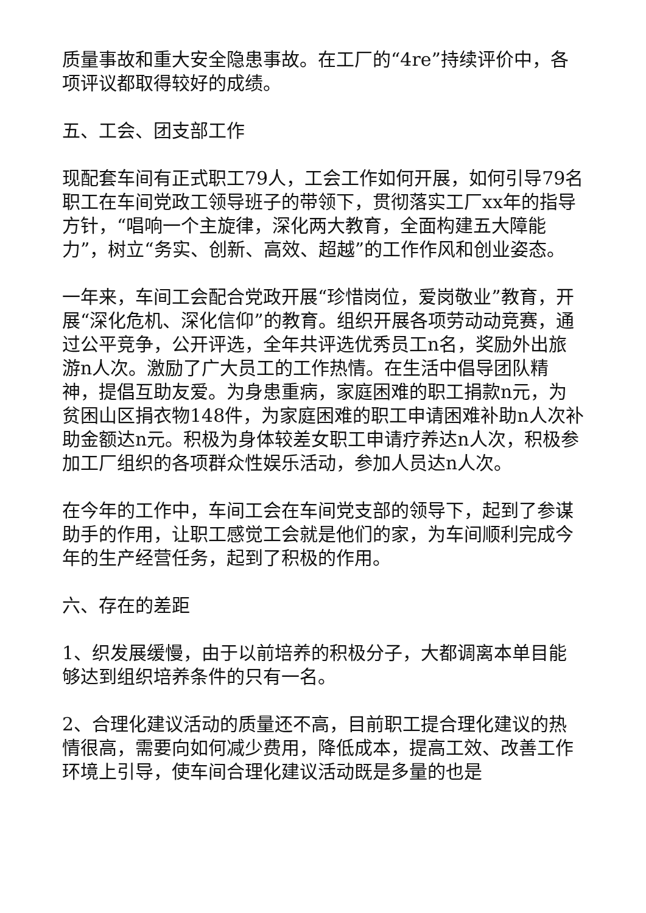质量事故和重大安全隐患事故。在工厂的“4re”持续评价中，各项评议都取得较好的成绩。
五、工会、团支部工作
现配套车间有正式职工79人，工会工作如何开展，如何引导79名职工在车间党政工领导班子的带领下，贯彻落实工厂xx年的指导方针，“唱响一个主旋律，深化两大教育，全面构建五大障能力”，树立“务实、创新、高效、超越”的工作作风和创业姿态。
一年来，车间工会配合党政开展“珍惜岗位，爱岗敬业”教育，开展“深化危机、深化信仰”的教育。组织开展各项劳动动竞赛，通过公平竞争，公开评选，全年共评选优秀员工n名，奖励外出旅游n人次。激励了广大员工的工作热情。在生活中倡导团队精神，提倡互助友爱。为身患重病，家庭困难的职工捐款n元，为贫困山区捐衣物148件，为家庭困难的职工申请困难补助n人次补助金额达n元。积极为身体较差女职工申请疗养达n人次，积极参加工厂组织的各项群众性娱乐活动，参加人员达n人次。
在今年的工作中，车间工会在车间党支部的领导下，起到了参谋助手的作用，让职工感觉工会就是他们的家，为车间顺利完成今年的生产经营任务，起到了积极的作用。
六、存在的差距
1、织发展缓慢，由于以前培养的积极分子，大都调离本单目能够达到组织培养条件的只有一名。
2、合理化建议活动的质量还不高，目前职工提合理化建议的热情很高，需要向如何减少费用，降低成本，提高工效、改善工作环境上引导，使车间合理化建议活动既是多量的也是